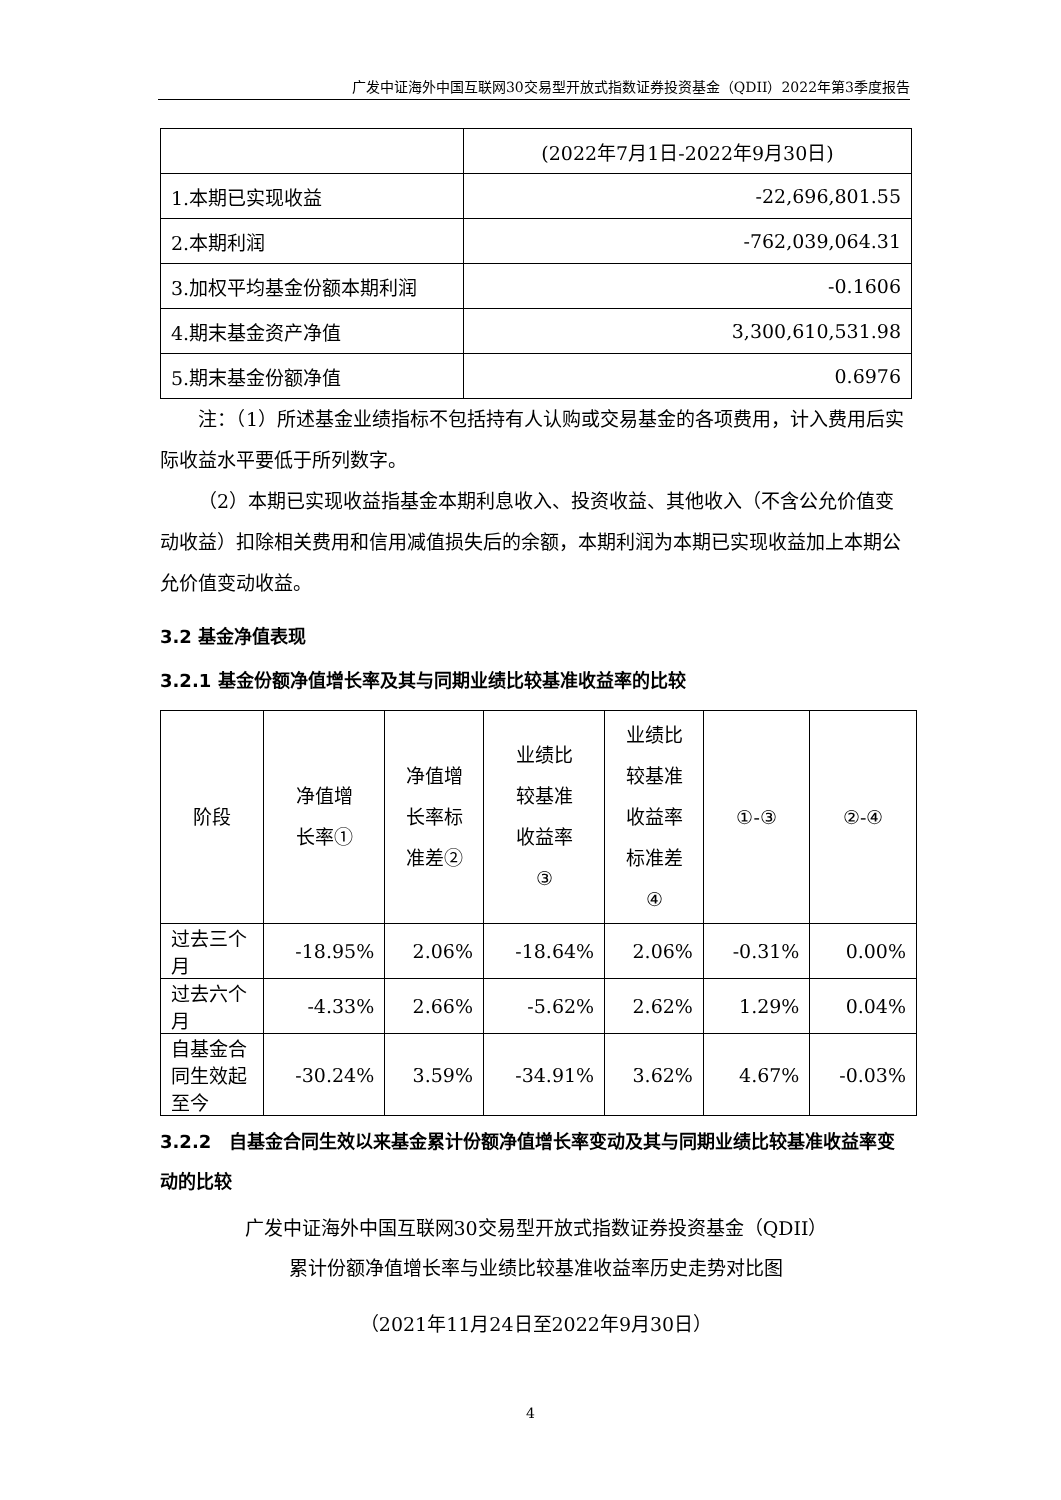广发中证海外中国互联网30交易型开放式指数证券投资基金（QDII）2022年第3季度报告
| | (2022年7月1日-2022年9月30日) |
| 1.本期已实现收益 | -22,696,801.55 |
| 2.本期利润 | -762,039,064.31 |
| 3.加权平均基金份额本期利润 | -0.1606 |
| 4.期末基金资产净值 | 3,300,610,531.98 |
| 5.期末基金份额净值 | 0.6976 |
注：（1）所述基金业绩指标不包括持有人认购或交易基金的各项费用，计入费用后实际收益水平要低于所列数字。
（2）本期已实现收益指基金本期利息收入、投资收益、其他收入（不含公允价值变动收益）扣除相关费用和信用减值损失后的余额，本期利润为本期已实现收益加上本期公允价值变动收益。
3.2 基金净值表现
3.2.1 基金份额净值增长率及其与同期业绩比较基准收益率的比较
| 阶段 | 净值增 长率① | 净值增 长率标 准差② | 业绩比 较基准 收益率 ③ | 业绩比 较基准 收益率 标准差 ④ | ①-③ | ②-④ |
| --- | --- | --- | --- | --- | --- | --- |
| 过去三个月 | -18.95% | 2.06% | -18.64% | 2.06% | -0.31% | 0.00% |
| 过去六个月 | -4.33% | 2.66% | -5.62% | 2.62% | 1.29% | 0.04% |
| 自基金合同生效起至今 | -30.24% | 3.59% | -34.91% | 3.62% | 4.67% | -0.03% |
3.2.2　自基金合同生效以来基金累计份额净值增长率变动及其与同期业绩比较基准收益率变动的比较
广发中证海外中国互联网30交易型开放式指数证券投资基金（QDII）
累计份额净值增长率与业绩比较基准收益率历史走势对比图
（2021年11月24日至2022年9月30日）
4